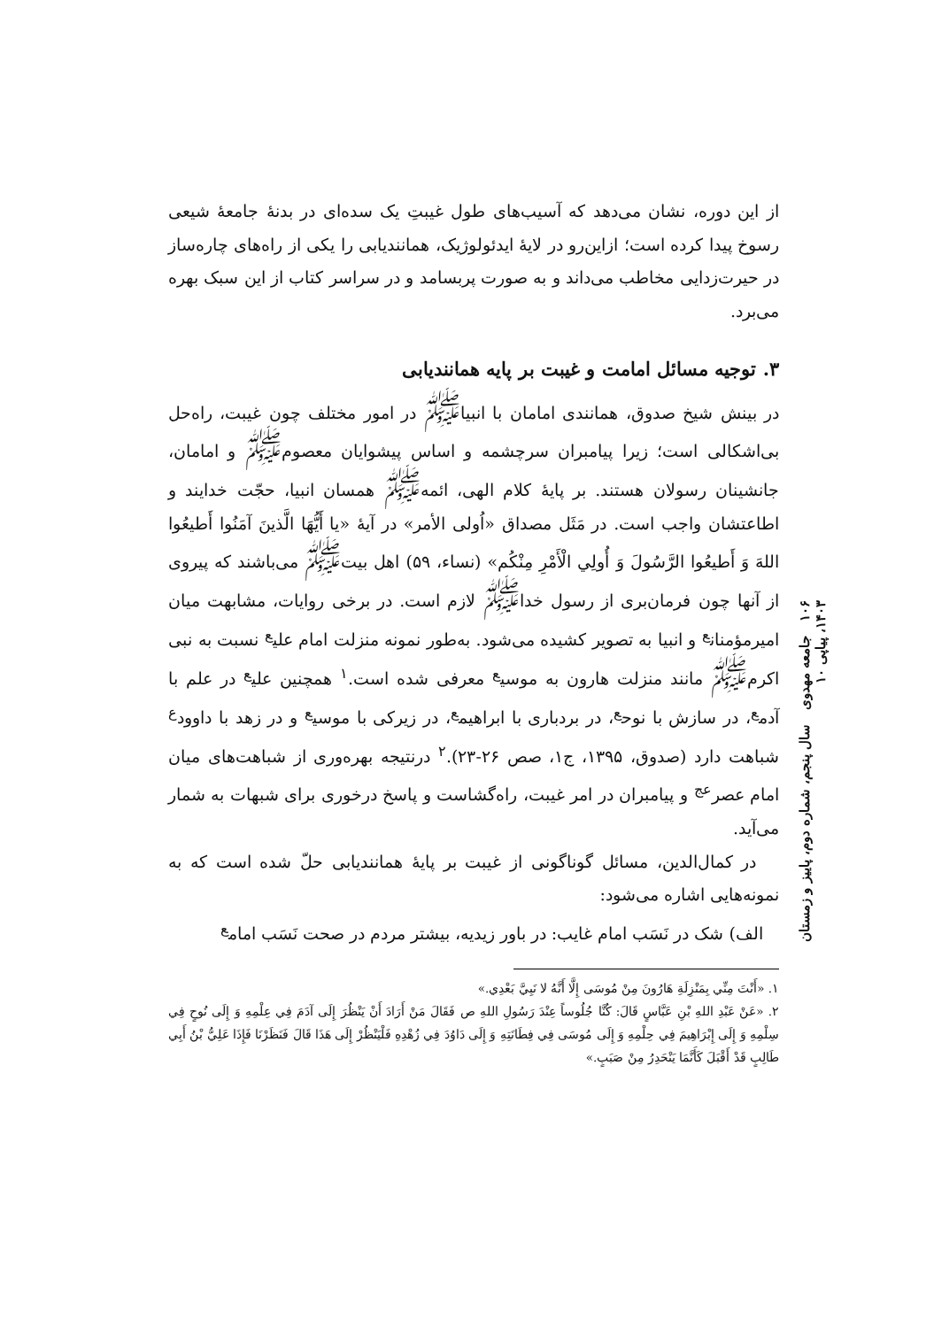از این دوره، نشان می‌دهد که آسیب‌های طول غیبتِ یک سده‌ای در بدنهٔ جامعهٔ شیعی رسوخ پیدا کرده است؛ ازاین‌رو در لایهٔ ایدئولوژیک، همانندیابی را یکی از راه‌های چاره‌ساز در حیرت‌زدایی مخاطب می‌داند و به صورت پربسامد و در سراسر کتاب از این سبک بهره می‌برد.
۳. توجیه مسائل امامت و غیبت بر پایه همانندیابی
در بینش شیخ صدوق، همانندی امامان با انبیا<sup>ﷺ</sup> در امور مختلف چون غیبت، راه‌حل بی‌اشکالی است؛ زیرا پیامبران سرچشمه و اساس پیشوایان معصوم<sup>ﷺ</sup> و امامان، جانشینان رسولان هستند. بر پایهٔ کلام الهی، ائمه<sup>ﷺ</sup> همسان انبیا، حجّت خدایند و اطاعتشان واجب است. در مَثَل مصداق «اُولی الأمر» در آیهٔ «یا أَیُّهَا الَّذینَ آمَنُوا أَطیعُوا اللهَ وَ أَطیعُوا الرَّسُولَ وَ أُولِي الْأَمْرِ مِنْکُم» (نساء، ۵۹) اهل بیت<sup>ﷺ</sup> می‌باشند که پیروی از آنها چون فرمان‌بری از رسول خدا<sup>ﷺ</sup> لازم است. در برخی روایات، مشابهت میان امیرمؤمنان<sup>ع</sup> و انبیا به تصویر کشیده می‌شود. به‌طور نمونه منزلت امام علی<sup>ع</sup> نسبت به نبی اکرم<sup>ﷺ</sup> مانند منزلت هارون به موسی<sup>ع</sup> معرفی شده است.<sup>۱</sup> همچنین علی<sup>ع</sup> در علم با آدم<sup>ع</sup>، در سازش با نوح<sup>ع</sup>، در بردباری با ابراهیم<sup>ع</sup>، در زیرکی با موسی<sup>ع</sup> و در زهد با داوود<sup>ع</sup> شباهت دارد (صدوق، ۱۳۹۵، ج۱، صص ۲۶-۲۳).<sup>۲</sup> درنتیجه بهره‌وری از شباهت‌های میان امام عصر<sup>عج</sup> و پیامبران در امر غیبت، راه‌گشاست و پاسخ درخوری برای شبهات به شمار می‌آید.
در کمال‌الدین، مسائل گوناگونی از غیبت بر پایهٔ همانندیابی حلّ شده است که به نمونه‌هایی اشاره می‌شود:
الف) شک در نَسَب امام غایب: در باور زیدیه، بیشتر مردم در صحت نَسَب امام<sup>ع</sup>
۱. «أَنْتَ مِنِّي بِمَنْزِلَةِ هَارُونَ مِنْ مُوسَی إِلَّا أَنَّهُ لا نَبِيَّ بَعْدِي.»
۲. «عَنْ عَبْدِ اللهِ بْنِ عَبَّاسٍ قَالَ: كُنَّا جُلُوساً عِنْدَ رَسُولِ اللهِ ص فَقَالَ مَنْ أَرَادَ أَنْ يَنْظُرَ إِلَى آدَمَ فِي عِلْمِهِ وَ إِلَى نُوحٍ فِي سِلْمِهِ وَ إِلَى إِبْرَاهِيمَ فِي حِلْمِهِ وَ إِلَى مُوسَى فِي فِطَانَتِهِ وَ إِلَى دَاوُدَ فِي زُهْدِهِ فَلْيَنْظُرْ إِلَى هَذَا قَالَ فَنَظَرْنَا فَإِذَا عَلِيُّ بْنُ أَبِي طَالِبٍ قَدْ أَقْبَلَ كَأَنَّمَا يَنْحَدِرُ مِنْ صَبَبٍ.»
۱۰۶ جامعه‌ مهدوی سال پنجم، شماره دوم، پاییز و زمستان ۱۴۰۳، پیاپی ۱۰